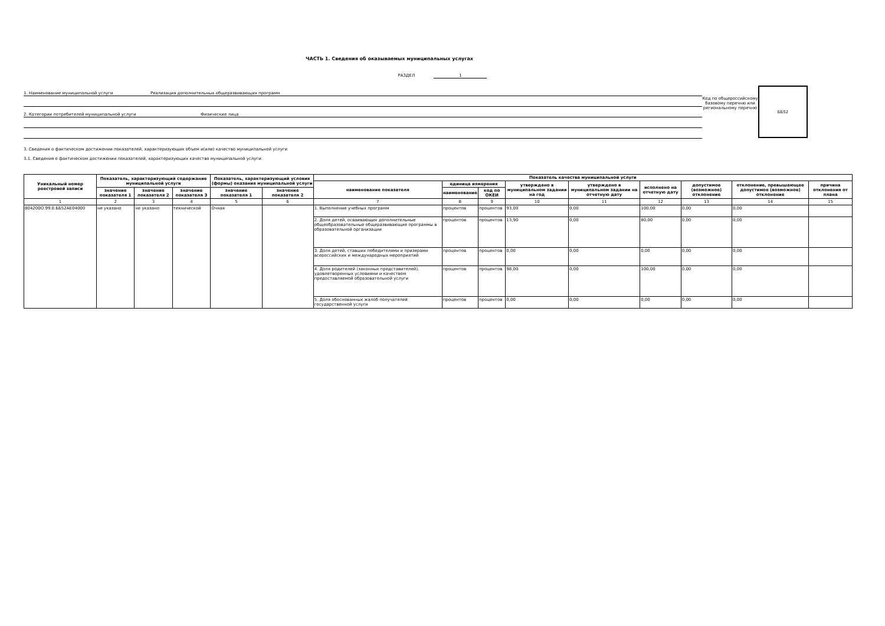ЧАСТЬ 1. Сведения об оказываемых муниципальных услугах
РАЗДЕЛ 1
1. Наименование муниципальной услуги Реализация дополнительных общеразвивающих программ
2. Категории потребителей муниципальной услуги Физические лица
Код по общероссийскому базовому перечню или региональному перечню
ББ52
3. Сведения о фактическом достижении показателей, характеризующих объем и(или) качество муниципальной услуги
3.1. Сведения о фактическом достижении показателей, характеризующих качество муниципальной услуги:
| Уникальный номер реестровой записи | Показатель, характеризующий содержание муниципальной услуги | | | Показатель, характеризующий условия (формы) оказания муниципальной услуги | | Показатель качества муниципальной услуги | | | | | | | | |
| --- | --- | --- | --- | --- | --- | --- | --- | --- | --- | --- | --- | --- | --- | --- |
| | | | | | | наименование показателя | единица измерения | | утверждено в муниципальном задании на год | утверждено в муниципальном задании на отчетную дату | исполнено на отчетную дату | допустимое (возможное) отклонение | отклонение, превышающее допустимое (возможное) отклонение | причина отклонения от плана |
| | значение показателя 1 | значение показателя 2 | значение показателя 3 | значение показателя 1 | значение показателя 2 | | наименование | код по ОКЕИ | | | | | | |
| 1 | 2 | 3 | 4 | 5 | 6 | 7 | 8 | 9 | 10 | 11 | 12 | 13 | 14 | 15 |
| 804200О.99.0.ББ52АЕ04000 | не указано | не указано | технической | Очная | | 1. Выполнение учебных программ | процентов | процентов | 93,00 | 0,00 | 100,00 | 0,00 | 0,00 | |
| | | | | | | 2. Доля детей, осваивающих дополнительные общеобразовательные общеразвивающие программы в образовательной организации | процентов | процентов | 13,90 | 0,00 | 80,00 | 0,00 | 0,00 | |
| | | | | | | 3. Доля детей, ставших победителями и призерами всероссийских и международных мероприятий | процентов | процентов | 0,00 | 0,00 | 0,00 | 0,00 | 0,00 | |
| | | | | | | 4. Доля родителей (законных представителей), удовлетворенных условиями и качеством предоставляемой образовательной услуги | процентов | процентов | 98,00 | 0,00 | 100,00 | 0,00 | 0,00 | |
| | | | | | | 5. Доля обоснованных жалоб получателей государственной услуги | процентов | процентов | 0,00 | 0,00 | 0,00 | 0,00 | 0,00 | |